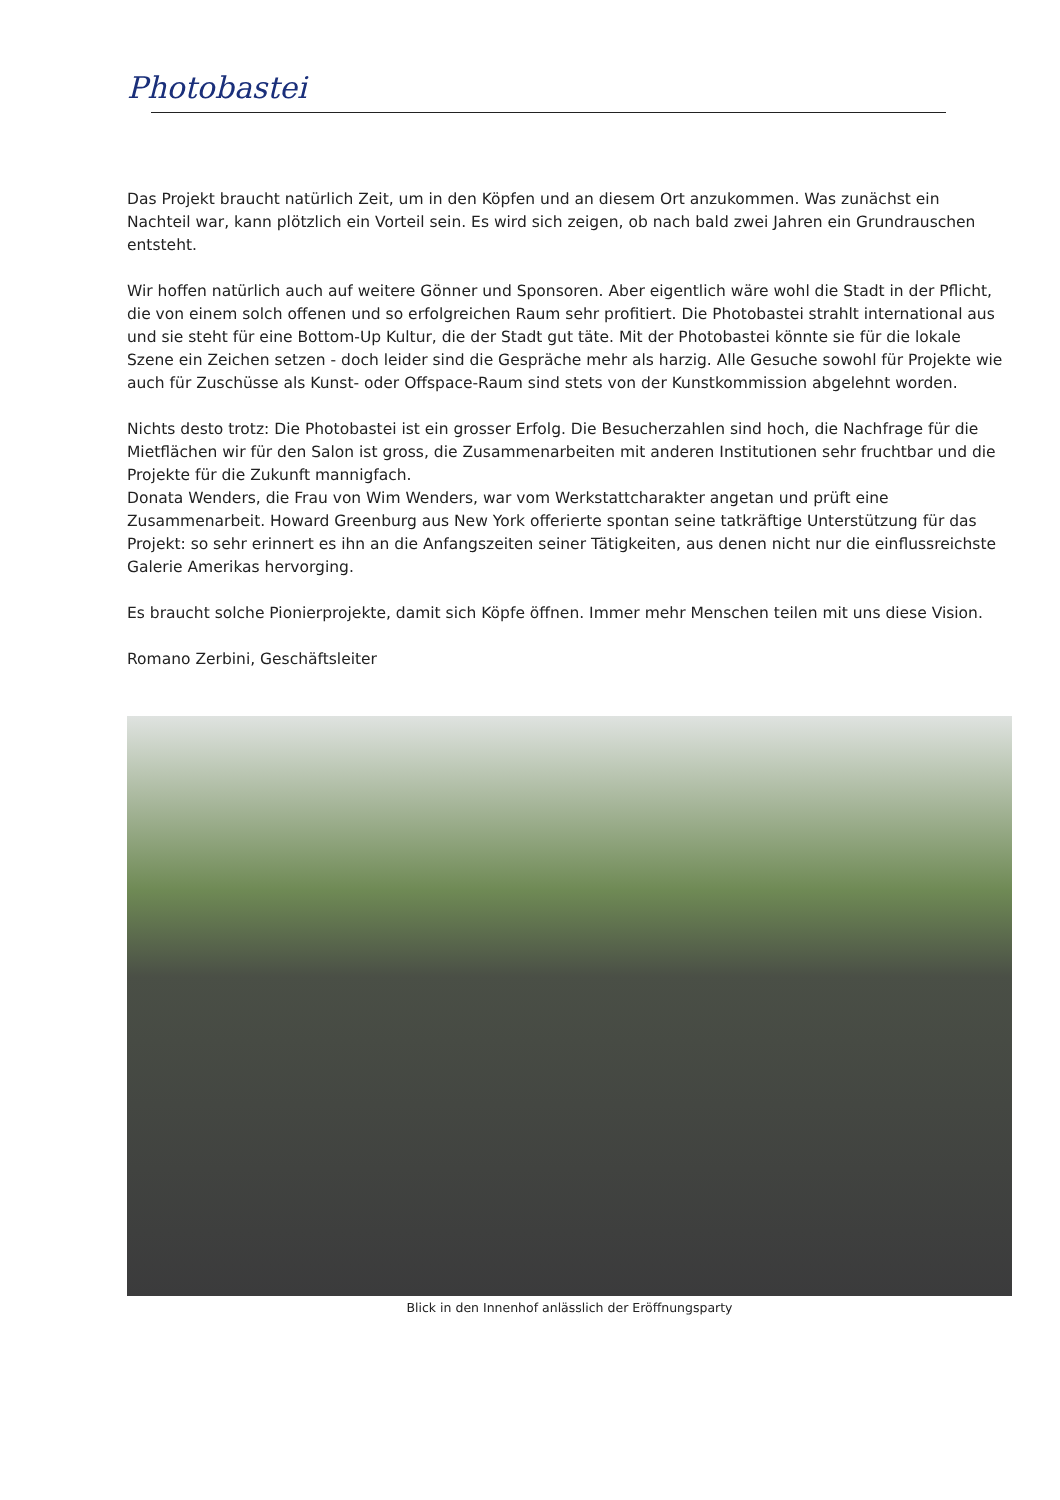Photobastei
Das Projekt braucht natürlich Zeit, um in den Köpfen und an diesem Ort anzukommen. Was zunächst ein Nachteil war, kann plötzlich ein Vorteil sein. Es wird sich zeigen, ob nach bald zwei Jahren ein Grundrauschen entsteht.
Wir hoffen natürlich auch auf weitere Gönner und Sponsoren. Aber eigentlich wäre wohl die Stadt in der Pflicht, die von einem solch offenen und so erfolgreichen Raum sehr profitiert. Die Photobastei strahlt international aus und sie steht für eine Bottom-Up Kultur, die der Stadt gut täte. Mit der Photobastei könnte sie für die lokale Szene ein Zeichen setzen - doch leider sind die Gespräche mehr als harzig. Alle Gesuche sowohl für Projekte wie auch für Zuschüsse als Kunst- oder Offspace-Raum sind stets von der Kunstkommission abgelehnt worden.
Nichts desto trotz: Die Photobastei ist ein grosser Erfolg. Die Besucherzahlen sind hoch, die Nachfrage für die Mietflächen wir für den Salon ist gross, die Zusammenarbeiten mit anderen Institutionen sehr fruchtbar und die Projekte für die Zukunft mannigfach.
Donata Wenders, die Frau von Wim Wenders, war vom Werkstattcharakter angetan und prüft eine Zusammenarbeit. Howard Greenburg aus New York offerierte spontan seine tatkräftige Unterstützung für das Projekt: so sehr erinnert es ihn an die Anfangszeiten seiner Tätigkeiten, aus denen nicht nur die einflussreichste Galerie Amerikas hervorging.
Es braucht solche Pionierprojekte, damit sich Köpfe öffnen. Immer mehr Menschen teilen mit uns diese Vision.
Romano Zerbini, Geschäftsleiter
Blick in den Innenhof anlässlich der Eröffnungsparty